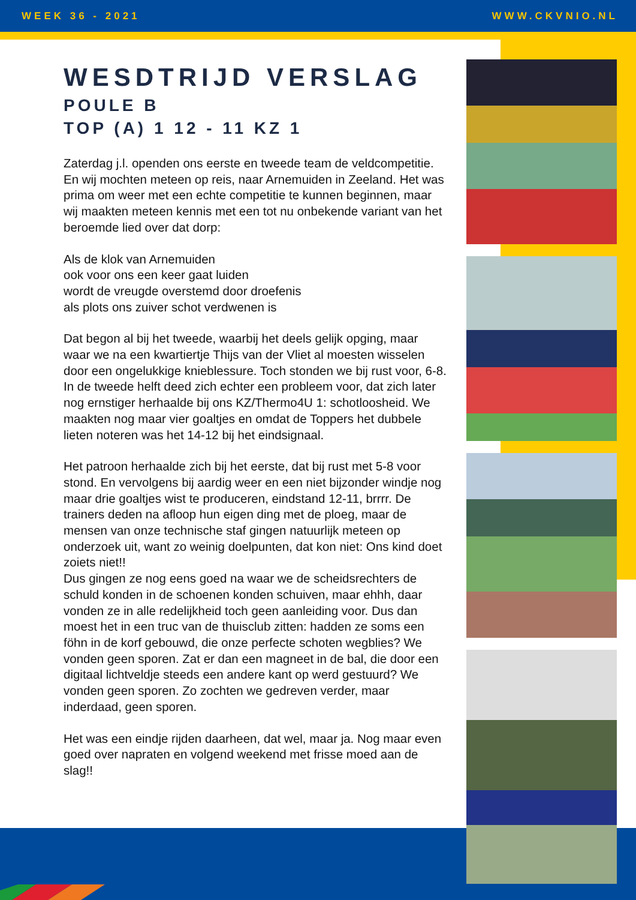WEEK 36 - 2021 WWW.CKVNIO.NL
WESDTRIJD VERSLAG
POULE B
TOP (A) 1 12 - 11 KZ 1
Zaterdag j.l. openden ons eerste en tweede team de veldcompetitie. En wij mochten meteen op reis, naar Arnemuiden in Zeeland. Het was prima om weer met een echte competitie te kunnen beginnen, maar wij maakten meteen kennis met een tot nu onbekende variant van het beroemde lied over dat dorp:
Als de klok van Arnemuiden
ook voor ons een keer gaat luiden
wordt de vreugde overstemd door droefenis
als plots ons zuiver schot verdwenen is
Dat begon al bij het tweede, waarbij het deels gelijk opging, maar waar we na een kwartiertje Thijs van der Vliet al moesten wisselen door een ongelukkige knieblessure. Toch stonden we bij rust voor, 6-8. In de tweede helft deed zich echter een probleem voor, dat zich later nog ernstiger herhaalde bij ons KZ/Thermo4U 1: schotloosheid. We maakten nog maar vier goaltjes en omdat de Toppers het dubbele lieten noteren was het 14-12 bij het eindsignaal.
Het patroon herhaalde zich bij het eerste, dat bij rust met 5-8 voor stond. En vervolgens bij aardig weer en een niet bijzonder windje nog maar drie goaltjes wist te produceren, eindstand 12-11, brrrr. De trainers deden na afloop hun eigen ding met de ploeg, maar de mensen van onze technische staf gingen natuurlijk meteen op onderzoek uit, want zo weinig doelpunten, dat kon niet: Ons kind doet zoiets niet!!
Dus gingen ze nog eens goed na waar we de scheidsrechters de schuld konden in de schoenen konden schuiven, maar ehhh, daar vonden ze in alle redelijkheid toch geen aanleiding voor. Dus dan moest het in een truc van de thuisclub zitten: hadden ze soms een föhn in de korf gebouwd, die onze perfecte schoten wegblies? We vonden geen sporen. Zat er dan een magneet in de bal, die door een digitaal lichtveldje steeds een andere kant op werd gestuurd? We vonden geen sporen. Zo zochten we gedreven verder, maar inderdaad, geen sporen.
Het was een eindje rijden daarheen, dat wel, maar ja. Nog maar even goed over napraten en volgend weekend met frisse moed aan de slag!!